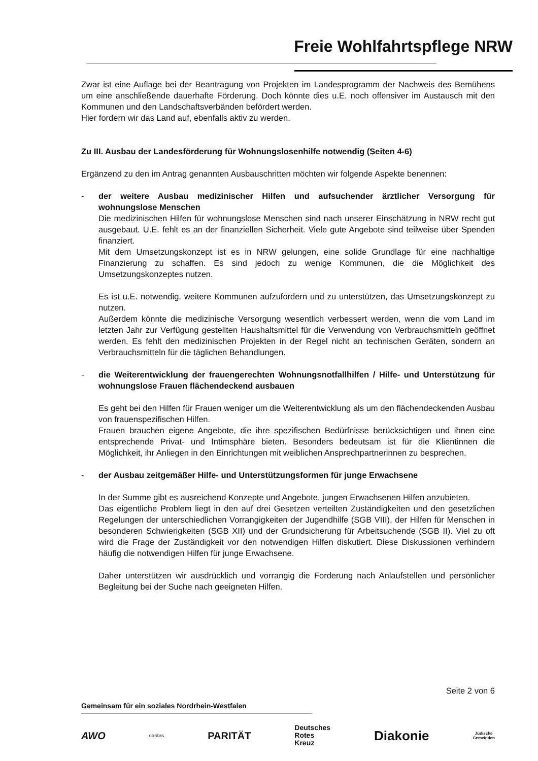Freie Wohlfahrtspflege NRW
Zwar ist eine Auflage bei der Beantragung von Projekten im Landesprogramm der Nachweis des Bemühens um eine anschließende dauerhafte Förderung. Doch könnte dies u.E. noch offensiver im Austausch mit den Kommunen und den Landschaftsverbänden befördert werden.
Hier fordern wir das Land auf, ebenfalls aktiv zu werden.
Zu III. Ausbau der Landesförderung für Wohnungslosenhilfe notwendig (Seiten 4-6)
Ergänzend zu den im Antrag genannten Ausbauschritten möchten wir folgende Aspekte benennen:
- der weitere Ausbau medizinischer Hilfen und aufsuchender ärztlicher Versorgung für wohnungslose Menschen
Die medizinischen Hilfen für wohnungslose Menschen sind nach unserer Einschätzung in NRW recht gut ausgebaut. U.E. fehlt es an der finanziellen Sicherheit. Viele gute Angebote sind teilweise über Spenden finanziert.
Mit dem Umsetzungskonzept ist es in NRW gelungen, eine solide Grundlage für eine nachhaltige Finanzierung zu schaffen. Es sind jedoch zu wenige Kommunen, die die Möglichkeit des Umsetzungskonzeptes nutzen.
Es ist u.E. notwendig, weitere Kommunen aufzufordern und zu unterstützen, das Umsetzungskonzept zu nutzen.
Außerdem könnte die medizinische Versorgung wesentlich verbessert werden, wenn die vom Land im letzten Jahr zur Verfügung gestellten Haushaltsmittel für die Verwendung von Verbrauchsmitteln geöffnet werden. Es fehlt den medizinischen Projekten in der Regel nicht an technischen Geräten, sondern an Verbrauchsmitteln für die täglichen Behandlungen.
- die Weiterentwicklung der frauengerechten Wohnungsnotfallhilfen / Hilfe- und Unterstützung für wohnungslose Frauen flächendeckend ausbauen
Es geht bei den Hilfen für Frauen weniger um die Weiterentwicklung als um den flächendeckenden Ausbau von frauenspezifischen Hilfen.
Frauen brauchen eigene Angebote, die ihre spezifischen Bedürfnisse berücksichtigen und ihnen eine entsprechende Privat- und Intimsphäre bieten. Besonders bedeutsam ist für die Klientinnen die Möglichkeit, ihr Anliegen in den Einrichtungen mit weiblichen Ansprechpartnerinnen zu besprechen.
- der Ausbau zeitgemäßer Hilfe- und Unterstützungsformen für junge Erwachsene
In der Summe gibt es ausreichend Konzepte und Angebote, jungen Erwachsenen Hilfen anzubieten.
Das eigentliche Problem liegt in den auf drei Gesetzen verteilten Zuständigkeiten und den gesetzlichen Regelungen der unterschiedlichen Vorrangigkeiten der Jugendhilfe (SGB VIII), der Hilfen für Menschen in besonderen Schwierigkeiten (SGB XII) und der Grundsicherung für Arbeitsuchende (SGB II). Viel zu oft wird die Frage der Zuständigkeit vor den notwendigen Hilfen diskutiert. Diese Diskussionen verhindern häufig die notwendigen Hilfen für junge Erwachsene.
Daher unterstützen wir ausdrücklich und vorrangig die Forderung nach Anlaufstellen und persönlicher Begleitung bei der Suche nach geeigneten Hilfen.
Seite 2 von 6
Gemeinsam für ein soziales Nordrhein-Westfalen
AWO caritas PARITÄT Deutsches
Rotes
Kreuz Diakonie Jüdische
Gemeinden